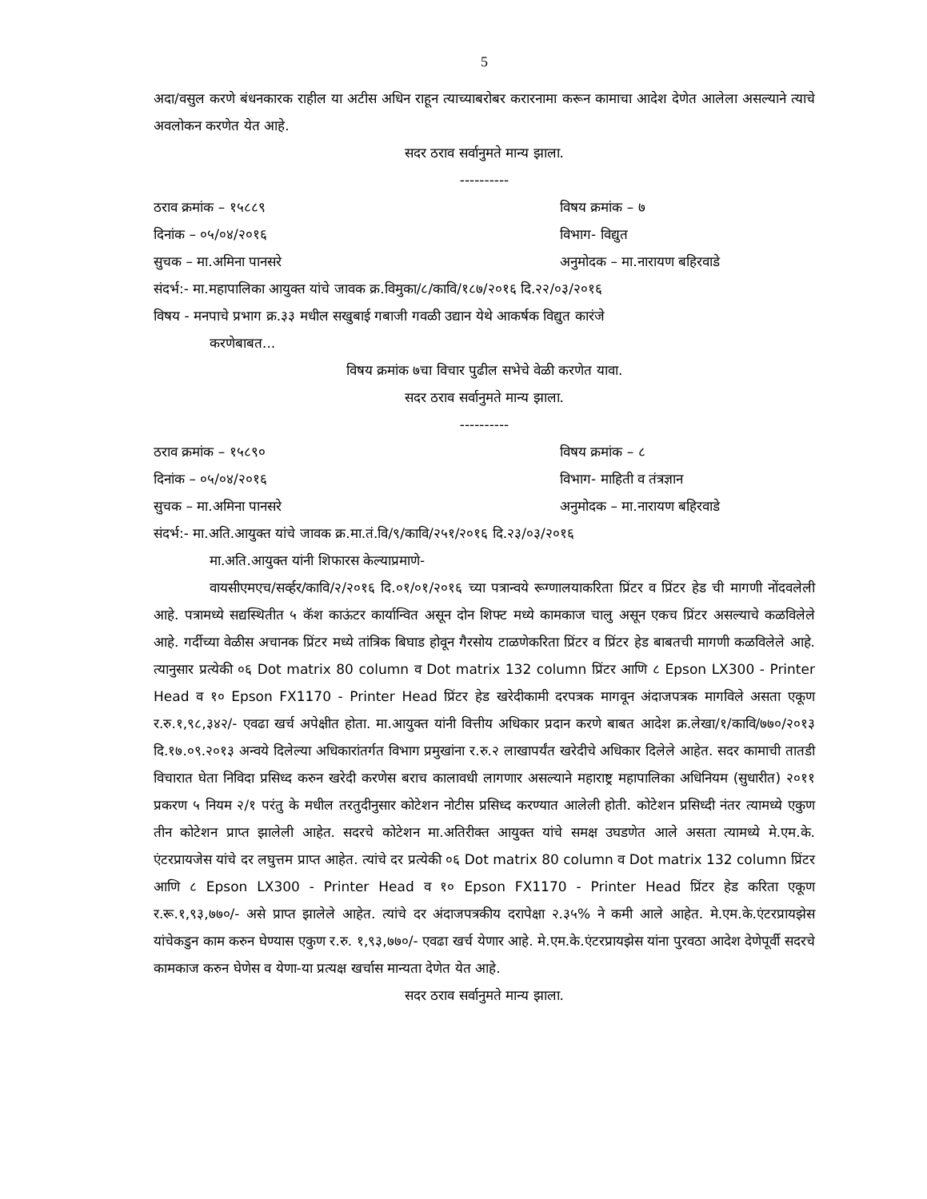5
अदा/वसुल करणे बंधनकारक राहील या अटीस अधिन राहून त्याच्याबरोबर करारनामा करून कामाचा आदेश देणेत आलेला असल्याने त्याचे अवलोकन करणेत येत आहे.
सदर ठराव सर्वानुमते मान्य झाला.
----------
ठराव क्रमांक – १५८८९ विषय क्रमांक – ७
दिनांक – ०५/०४/२०१६ विभाग- विद्युत
सुचक – मा.अमिना पानसरे अनुमोदक – मा.नारायण बहिरवाडे
संदर्भ:- मा.महापालिका आयुक्त यांचे जावक क्र.विमुका/८/कावि/१८७/२०१६ दि.२२/०३/२०१६
विषय - मनपाचे प्रभाग क्र.३३ मधील सखुबाई गबाजी गवळी उद्यान येथे आकर्षक विद्युत कारंजे
करणेबाबत...
विषय क्रमांक ७चा विचार पुढील सभेचे वेळी करणेत यावा.
सदर ठराव सर्वानुमते मान्य झाला.
----------
ठराव क्रमांक – १५८९० विषय क्रमांक – ८
दिनांक – ०५/०४/२०१६ विभाग- माहिती व तंत्रज्ञान
सुचक – मा.अमिना पानसरे अनुमोदक – मा.नारायण बहिरवाडे
संदर्भ:- मा.अति.आयुक्त यांचे जावक क्र.मा.तं.वि/९/कावि/२५१/२०१६ दि.२३/०३/२०१६
मा.अति.आयुक्त यांनी शिफारस केल्याप्रमाणे-
वायसीएमएच/सर्व्हर/कावि/२/२०१६ दि.०१/०१/२०१६ च्या पत्रान्वये रूग्णालयाकरिता प्रिंटर व प्रिंटर हेड ची मागणी नोंदवलेली आहे. पत्रामध्ये सद्यस्थितीत ५ कॅश काऊंटर कार्यान्वित असून दोन शिफ्ट मध्ये कामकाज चालु असून एकच प्रिंटर असल्याचे कळविलेले आहे. गर्दीच्या वेळीस अचानक प्रिंटर मध्ये तांत्रिक बिघाड होवून गैरसोय टाळणेकरिता प्रिंटर व प्रिंटर हेड बाबतची मागणी कळविलेले आहे. त्यानुसार प्रत्येकी ०६ Dot matrix 80 column व Dot matrix 132 column प्रिंटर आणि ८ Epson LX300 - Printer Head व १० Epson FX1170 - Printer Head प्रिंटर हेड खरेदीकामी दरपत्रक मागवून अंदाजपत्रक मागविले असता एकूण र.रु.१,९८,३४२/- एवढा खर्च अपेक्षीत होता. मा.आयुक्त यांनी वित्तीय अधिकार प्रदान करणे बाबत आदेश क्र.लेखा/१/कावि/७७०/२०१३ दि.१७.०९.२०१३ अन्वये दिलेल्या अधिकारांतर्गत विभाग प्रमुखांना र.रु.२ लाखापर्यंत खरेदीचे अधिकार दिलेले आहेत. सदर कामाची तातडी विचारात घेता निविदा प्रसिध्द करुन खरेदी करणेस बराच कालावधी लागणार असल्याने महाराष्ट्र महापालिका अधिनियम (सुधारीत) २०११ प्रकरण ५ नियम २/१ परंतु के मधील तरतुदीनुसार कोटेशन नोटीस प्रसिध्द करण्यात आलेली होती. कोटेशन प्रसिध्दी नंतर त्यामध्ये एकुण तीन कोटेशन प्राप्त झालेली आहेत. सदरचे कोटेशन मा.अतिरीक्त आयुक्त यांचे समक्ष उघडणेत आले असता त्यामध्ये मे.एम.के. एंटरप्रायजेस यांचे दर लघुत्तम प्राप्त आहेत. त्यांचे दर प्रत्येकी ०६ Dot matrix 80 column व Dot matrix 132 column प्रिंटर आणि ८ Epson LX300 - Printer Head व १० Epson FX1170 - Printer Head प्रिंटर हेड करिता एकूण र.रू.१,९३,७७०/- असे प्राप्त झालेले आहेत. त्यांचे दर अंदाजपत्रकीय दरापेक्षा २.३५% ने कमी आले आहेत. मे.एम.के.एंटरप्रायझेस यांचेकडुन काम करुन घेण्यास एकुण र.रु. १,९३,७७०/- एवढा खर्च येणार आहे. मे.एम.के.एंटरप्रायझेस यांना पुरवठा आदेश देणेपूर्वी सदरचे कामकाज करुन घेणेस व येणा-या प्रत्यक्ष खर्चास मान्यता देणेत येत आहे.
सदर ठराव सर्वानुमते मान्य झाला.